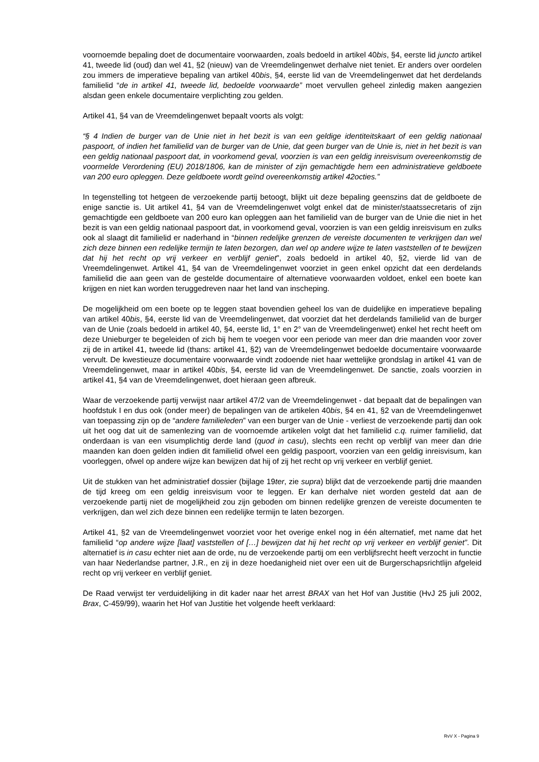voornoemde bepaling doet de documentaire voorwaarden, zoals bedoeld in artikel 40bis, §4, eerste lid juncto artikel 41, tweede lid (oud) dan wel 41, §2 (nieuw) van de Vreemdelingenwet derhalve niet teniet. Er anders over oordelen zou immers de imperatieve bepaling van artikel 40bis, §4, eerste lid van de Vreemdelingenwet dat het derdelands familielid “de in artikel 41, tweede lid, bedoelde voorwaarde” moet vervullen geheel zinledig maken aangezien alsdan geen enkele documentaire verplichting zou gelden.
Artikel 41, §4 van de Vreemdelingenwet bepaalt voorts als volgt:
“§ 4 Indien de burger van de Unie niet in het bezit is van een geldige identiteitskaart of een geldig nationaal paspoort, of indien het familielid van de burger van de Unie, dat geen burger van de Unie is, niet in het bezit is van een geldig nationaal paspoort dat, in voorkomend geval, voorzien is van een geldig inreisvisum overeenkomstig de voormelde Verordening (EU) 2018/1806, kan de minister of zijn gemachtigde hem een administratieve geldboete van 200 euro opleggen. Deze geldboete wordt geïnd overeenkomstig artikel 42octies.”
In tegenstelling tot hetgeen de verzoekende partij betoogt, blijkt uit deze bepaling geenszins dat de geldboete de enige sanctie is. Uit artikel 41, §4 van de Vreemdelingenwet volgt enkel dat de minister/staatssecretaris of zijn gemachtigde een geldboete van 200 euro kan opleggen aan het familielid van de burger van de Unie die niet in het bezit is van een geldig nationaal paspoort dat, in voorkomend geval, voorzien is van een geldig inreisvisum en zulks ook al slaagt dit familielid er naderhand in “binnen redelijke grenzen de vereiste documenten te verkrijgen dan wel zich deze binnen een redelijke termijn te laten bezorgen, dan wel op andere wijze te laten vaststellen of te bewijzen dat hij het recht op vrij verkeer en verblijf geniet”, zoals bedoeld in artikel 40, §2, vierde lid van de Vreemdelingenwet. Artikel 41, §4 van de Vreemdelingenwet voorziet in geen enkel opzicht dat een derdelands familielid die aan geen van de gestelde documentaire of alternatieve voorwaarden voldoet, enkel een boete kan krijgen en niet kan worden teruggedreven naar het land van inscheping.
De mogelijkheid om een boete op te leggen staat bovendien geheel los van de duidelijke en imperatieve bepaling van artikel 40bis, §4, eerste lid van de Vreemdelingenwet, dat voorziet dat het derdelands familielid van de burger van de Unie (zoals bedoeld in artikel 40, §4, eerste lid, 1° en 2° van de Vreemdelingenwet) enkel het recht heeft om deze Unieburger te begeleiden of zich bij hem te voegen voor een periode van meer dan drie maanden voor zover zij de in artikel 41, tweede lid (thans: artikel 41, §2) van de Vreemdelingenwet bedoelde documentaire voorwaarde vervult. De kwestieuze documentaire voorwaarde vindt zodoende niet haar wettelijke grondslag in artikel 41 van de Vreemdelingenwet, maar in artikel 40bis, §4, eerste lid van de Vreemdelingenwet. De sanctie, zoals voorzien in artikel 41, §4 van de Vreemdelingenwet, doet hieraan geen afbreuk.
Waar de verzoekende partij verwijst naar artikel 47/2 van de Vreemdelingenwet - dat bepaalt dat de bepalingen van hoofdstuk I en dus ook (onder meer) de bepalingen van de artikelen 40bis, §4 en 41, §2 van de Vreemdelingenwet van toepassing zijn op de “andere familieleden” van een burger van de Unie - verliest de verzoekende partij dan ook uit het oog dat uit de samenlezing van de voornoemde artikelen volgt dat het familielid c.q. ruimer familielid, dat onderdaan is van een visumplichtig derde land (quod in casu), slechts een recht op verblijf van meer dan drie maanden kan doen gelden indien dit familielid ofwel een geldig paspoort, voorzien van een geldig inreisvisum, kan voorleggen, ofwel op andere wijze kan bewijzen dat hij of zij het recht op vrij verkeer en verblijf geniet.
Uit de stukken van het administratief dossier (bijlage 19ter, zie supra) blijkt dat de verzoekende partij drie maanden de tijd kreeg om een geldig inreisvisum voor te leggen. Er kan derhalve niet worden gesteld dat aan de verzoekende partij niet de mogelijkheid zou zijn geboden om binnen redelijke grenzen de vereiste documenten te verkrijgen, dan wel zich deze binnen een redelijke termijn te laten bezorgen.
Artikel 41, §2 van de Vreemdelingenwet voorziet voor het overige enkel nog in één alternatief, met name dat het familielid “op andere wijze [laat] vaststellen of […] bewijzen dat hij het recht op vrij verkeer en verblijf geniet”. Dit alternatief is in casu echter niet aan de orde, nu de verzoekende partij om een verblijfsrecht heeft verzocht in functie van haar Nederlandse partner, J.R., en zij in deze hoedanigheid niet over een uit de Burgerschapsrichtlijn afgeleid recht op vrij verkeer en verblijf geniet.
De Raad verwijst ter verduidelijking in dit kader naar het arrest BRAX van het Hof van Justitie (HvJ 25 juli 2002, Brax, C-459/99), waarin het Hof van Justitie het volgende heeft verklaard:
RvV X - Pagina 9